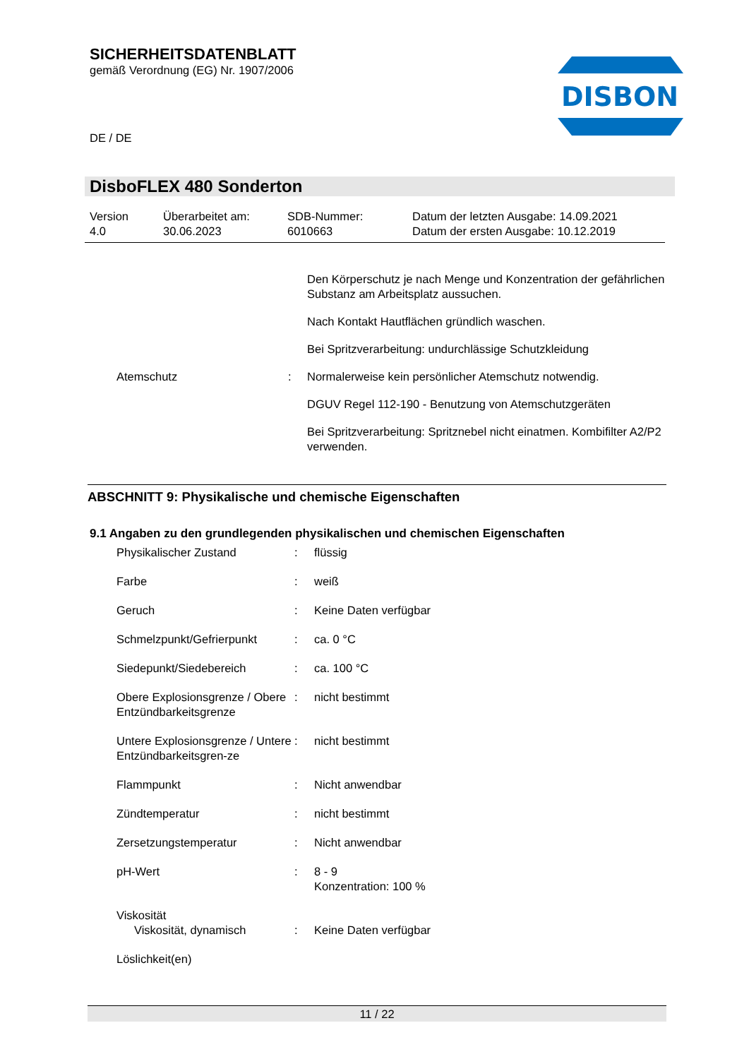SICHERHEITSDATENBLATT
gemäß Verordnung (EG) Nr. 1907/2006
DE / DE
DISBON
DisboFLEX 480 Sonderton
| Version 4.0 | Überarbeitet am: 30.06.2023 | SDB-Nummer: 6010663 | Datum der letzten Ausgabe: 14.09.2021 Datum der ersten Ausgabe: 10.12.2019 |
| | | Den Körperschutz je nach Menge und Konzentration der gefährlichen Substanz am Arbeitsplatz aussuchen. |
| | | Nach Kontakt Hautflächen gründlich waschen. |
| | | Bei Spritzverarbeitung: undurchlässige Schutzkleidung |
| Atemschutz | : | Normalerweise kein persönlicher Atemschutz notwendig. |
| | | DGUV Regel 112-190 - Benutzung von Atemschutzgeräten |
| | | Bei Spritzverarbeitung: Spritznebel nicht einatmen. Kombifilter A2/P2 verwenden. |
ABSCHNITT 9: Physikalische und chemische Eigenschaften
9.1 Angaben zu den grundlegenden physikalischen und chemischen Eigenschaften
| Physikalischer Zustand | : | flüssig |
| Farbe | : | weiß |
| Geruch | : | Keine Daten verfügbar |
| Schmelzpunkt/Gefrierpunkt | : | ca. 0 °C |
| Siedepunkt/Siedebereich | : | ca. 100 °C |
| Obere Explosionsgrenze / Obere Entzündbarkeitsgrenze | : | nicht bestimmt |
| Untere Explosionsgrenze / Untere Entzündbarkeitsgren-ze | : | nicht bestimmt |
| Flammpunkt | : | Nicht anwendbar |
| Zündtemperatur | : | nicht bestimmt |
| Zersetzungstemperatur | : | Nicht anwendbar |
| pH-Wert | : | 8 - 9 Konzentration: 100 % |
| Viskosität | | |
| Viskosität, dynamisch | : | Keine Daten verfügbar |
| Löslichkeit(en) | | |
11 / 22